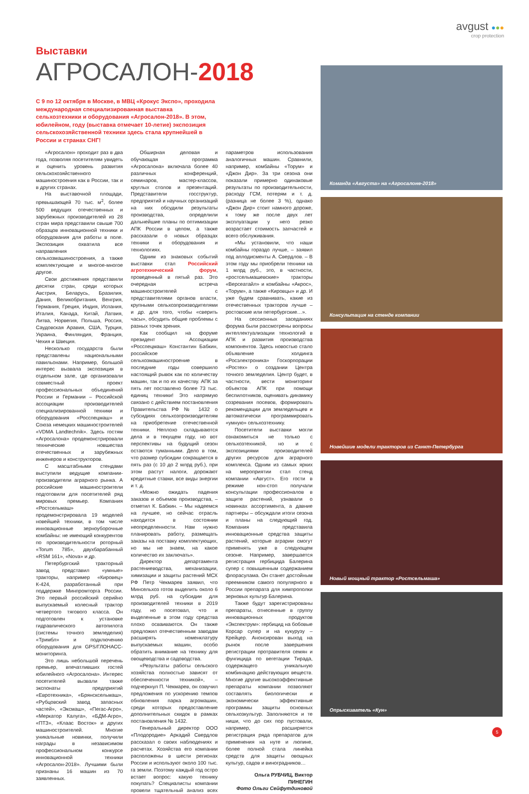avgust ●●●
crop protection
Выставки
АГРОСАЛОН-2018
С 9 по 12 октября в Москве, в МВЦ «Крокус Экспо», проходила международная специализированная выставка сельхозтехники и оборудования «Агросалон-2018». В этом, юбилейном, году (выставка отмечает 10-летие) экспозиция сельскохозяйственной техники здесь стала крупнейшей в России и странах СНГ!
«Агросалон» проходит раз в два года, позволяя посетителям увидеть и оценить уровень развития сельскохозяйственного машиностроения как в России, так и в других странах.
На выставочной площади, превышающей 70 тыс. м<sup>2</sup>, более 500 ведущих отечественных и зарубежных производителей из 28 стран мира представили свыше 700 образцов инновационной техники и оборудования для работы в поле. Экспозиция охватила все направления сельхозмашиностроения, а также комплектующие и многое-многое другое.
Свои достижения представили десятки стран, среди которых Австрия, Беларусь, Бразилия, Дания, Великобритания, Венгрия, Германия, Греция, Индия, Испания, Италия, Канада, Китай, Латвия, Литва, Норвегия, Польша, Россия, Саудовская Аравия, США, Турция, Украина, Финляндия, Франция, Чехия и Швеция.
Несколько государств были представлены национальными павильонами. Например, большой интерес вызвала экспозиция в отдельном зале, где организовали совместный проект профессиональных объединений России и Германии – Российской ассоциации производителей специализированной техники и оборудования «Росспецмаш» и Союза немецких машиностроителей «VDMA Landtechnik». Здесь гостям «Агросалона» продемонстрировали технические новшества отечественных и зарубежных инженеров и конструкторов.
С масштабными стендами выступили ведущие компании-производители аграрного рынка. А российские машиностроители подготовили для посетителей ряд мировых премьер. Компания «Ростсельмаш» продемонстрировала 19 моделей новейшей техники, в том числе инновационные зерноуборочные комбайны: не имеющий конкурентов по производительности роторный «Torum 785», двухбарабанный «RSM 161», «Nova» и др.
Петербургский тракторный завод представил «умные» тракторы, например «Кировец» К-424, разработанный при поддержке Минпромторга России. Это первый российский серийно выпускаемый колесный трактор четвертого тягового класса. Он подготовлен к установке гидравлического автопилота (системы точного земледелия) «Тримбл» и подключению оборудования для GPS/ГЛОНАСС-мониторинга.
Это лишь небольшой перечень премьер, впечатливших гостей юбилейного «Агросалона». Интерес посетителей вызвали также экспонаты предприятий «Евротехника», «Брянсксельмаш», «Рубцовский завод запасных частей», «Эксмаш», «Пегас-Агро», «Меркатор Калуга», «БДМ-Агро», «ПТЗ», «Клаас Восток» и других машиностроителей. Многие уникальные новинки, получили награды в независимом профессиональном конкурсе инновационной техники «Агросалон-2018». Лучшими были признаны 16 машин из 70 заявленных.
Обширная деловая и обучающая программа «Агросалона» включала более 40 различных конференций, семинаров, мастер-классов, круглых столов и презентаций. Представители госструктур, предприятий и научных организаций на них обсудили результаты производства, определили дальнейшие планы по оптимизации АПК России в целом, а также рассказали о новых образцах техники и оборудования и технологиях.
Одним из знаковых событий выставки стал Российский агротехнический форум, проведенный в пятый раз. Это очередная встреча машиностроителей с представителями органов власти, крупными сельхозпроизводителями и др. для того, чтобы «сверить часы», обсудить общие проблемы с разных точек зрения.
Как сообщил на форуме президент Ассоциации «Росспецмаш» Константин Бабкин, российское сельхозмашиностроение в последние годы совершило настоящий рывок как по количеству машин, так и по их качеству. АПК за пять лет поставлено более 73 тыс. единиц техники! Это напрямую связано с действием постановления Правительства РФ № 1432 о субсидиях сельхозпроизводителям на приобретение отечественной техники. Неплохо складываются дела и в текущем году, но вот перспективы на будущий сезон остаются туманными. Дело в том, что размер субсидии сокращается в пять раз (с 10 до 2 млрд руб.), при этом растут налоги, дорожают кредитные ставки, все виды энергии и т. д.
«Можно ожидать падения заказов и объемов производства, – отметил К. Бабкин. – Мы надеемся на лучшее, но сейчас отрасль находится в состоянии неопределенности. Нам нужно планировать работу, размещать заказы на поставку комплектующих, но мы не знаем, на какое количество их заключать».
Директор департамента растениеводства, механизации, химизации и защиты растений МСХ РФ Петр Чекмарев заявил, что Минсельхоз готов выделить около 6 млрд руб. на субсидии для производителей техники в 2019 году, но посетовал, что и выделенные в этом году средства плохо осваиваются. Он также предложил отечественным заводам расширять номенклатуру выпускаемых машин, особо обратить внимание на технику для овощеводства и садоводства.
«Результаты работы сельского хозяйства полностью зависят от обеспеченности техникой», – подчеркнул П. Чекмарев, он озвучил предложения по ускорению темпов обновления парка агромашин, среди которых предоставление дополнительных скидок в рамках постановления № 1432.
Генеральный директор ООО «Плодородие» Аркадий Свердлов рассказал о своих наблюдениях и расчетах. Хозяйства его компании расположены в шести регионах России и используют около 100 тыс. га земли. Поэтому каждый год остро встает вопрос: какую технику покупать? Специалисты компании провели тщательный анализ всех параметров использования аналогичных машин. Сравнили, например, комбайны «Торум» и «Джон Дир». За три сезона они показали примерно одинаковые результаты по производительности, расходу ГСМ, потерям и т. д. (разница не более 3 %), однако «Джон Дир» стоит намного дороже, к тому же после двух лет эксплуатации у него резко возрастает стоимость запчастей и всего обслуживания.
«Мы установили, что наши комбайны гораздо лучше, – заявил под аплодисменты А. Свердлов. – В этом году мы приобрели техники на 1 млрд руб., это, в частности, «ростсельмашевские» тракторы «Версеатайл» и комбайны «Акрос», «Торум», а также «Кировцы» и др. И уже будем сравнивать, какие из отечественных тракторов лучше – ростовские или петербургские…».
На сессионных заседаниях форума были рассмотрены вопросы интеллектуализации технологий в АПК и развития производства компонентов. Здесь новостью стало объявление холдинга «Росэлектроника» Госкорпорации «Ростех» о создании Центра точного земледелия. Центр будет, в частности, вести мониторинг объектов АПК при помощи беспилотников, оценивать динамику созревания посевов, формировать рекомендации для земледельцев и автоматически программировать «умную» сельхозтехнику.
Посетители выставки могли ознакомиться не только с сельхозтехникой, но и с экспозициями производителей других ресурсов для аграрного комплекса. Одним из самых ярких на мероприятии стал стенд компании «Август». Его гости в режиме нон-стоп получали консультации профессионалов в защите растений, узнавали о новинках ассортимента, а давние партнеры – обсуждали итоги сезона и планы на следующий год. Компания представила инновационные средства защиты растений, которые аграрии смогут применять уже в следующем сезоне. Например, завершается регистрация гербицида Балерина супер с повышенным содержанием флорасулама. Он станет достойным преемником самого популярного в России препарата для химпрополки зерновых культур Балерина.
Также будут зарегистрированы препараты, отнесенные в группу инновационных продуктов «Экспектрум»: гербицид на бобовые Корсар супер и на кукурузу – Крейцер. Анонсирован выход на рынок после завершения регистрации протравителя семян и фунгицида по вегетации Тирада, содержащего уникальную комбинацию действующих веществ. Многие другие высокоэффективные препараты компании позволяют составлять биологически и экономически эффективные программы защиты основных сельхозкультур. Заполняются и те ниши, что до сих пор пустовали, например, расширяется регистрация ряда препаратов для применения на нуте и люпине, более полной стала линейка средств для защиты овощных культур, садов и виноградников…
Ольга РУБЧИЦ, Виктор ПИНЕГИН
Фото Ольги Сейфутдиновой
Команда «Августа» на «Агросалоне-2018»
Консультация на стенде компании
Новейшие модели тракторов из Санкт-Петербурга
Новый мощный трактор «Ростсельмаша»
Опрыскиватель «Кун»
5